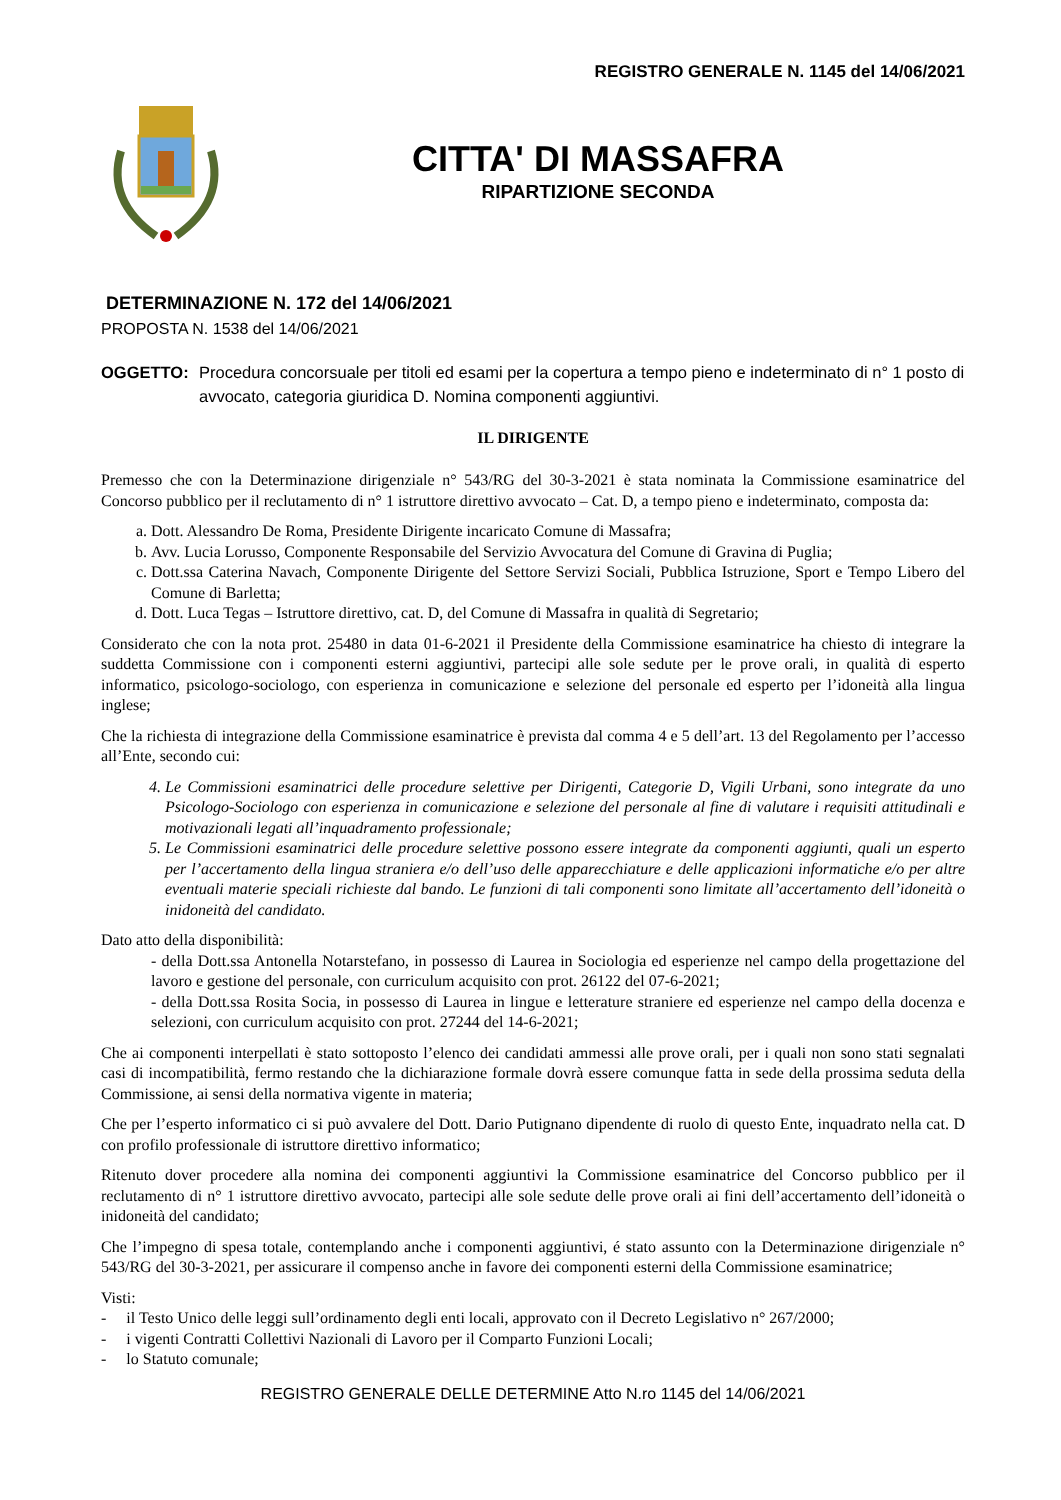REGISTRO GENERALE N. 1145 del 14/06/2021
CITTA' DI MASSAFRA
RIPARTIZIONE SECONDA
DETERMINAZIONE N. 172 del 14/06/2021
PROPOSTA N. 1538 del 14/06/2021
OGGETTO: Procedura concorsuale per titoli ed esami per la copertura a tempo pieno e indeterminato di n° 1 posto di avvocato, categoria giuridica D. Nomina componenti aggiuntivi.
IL DIRIGENTE
Premesso che con la Determinazione dirigenziale n° 543/RG del 30-3-2021 è stata nominata la Commissione esaminatrice del Concorso pubblico per il reclutamento di n° 1 istruttore direttivo avvocato – Cat. D, a tempo pieno e indeterminato, composta da:
a. Dott. Alessandro De Roma, Presidente Dirigente incaricato Comune di Massafra;
b. Avv. Lucia Lorusso, Componente Responsabile del Servizio Avvocatura del Comune di Gravina di Puglia;
c. Dott.ssa Caterina Navach, Componente Dirigente del Settore Servizi Sociali, Pubblica Istruzione, Sport e Tempo Libero del Comune di Barletta;
d. Dott. Luca Tegas – Istruttore direttivo, cat. D, del Comune di Massafra in qualità di Segretario;
Considerato che con la nota prot. 25480 in data 01-6-2021 il Presidente della Commissione esaminatrice ha chiesto di integrare la suddetta Commissione con i componenti esterni aggiuntivi, partecipi alle sole sedute per le prove orali, in qualità di esperto informatico, psicologo-sociologo, con esperienza in comunicazione e selezione del personale ed esperto per l’idoneità alla lingua inglese;
Che la richiesta di integrazione della Commissione esaminatrice è prevista dal comma 4 e 5 dell’art. 13 del Regolamento per l’accesso all’Ente, secondo cui:
4. Le Commissioni esaminatrici delle procedure selettive per Dirigenti, Categorie D, Vigili Urbani, sono integrate da uno Psicologo-Sociologo con esperienza in comunicazione e selezione del personale al fine di valutare i requisiti attitudinali e motivazionali legati all’inquadramento professionale;
5. Le Commissioni esaminatrici delle procedure selettive possono essere integrate da componenti aggiunti, quali un esperto per l’accertamento della lingua straniera e/o dell’uso delle apparecchiature e delle applicazioni informatiche e/o per altre eventuali materie speciali richieste dal bando. Le funzioni di tali componenti sono limitate all’accertamento dell’idoneità o inidoneità del candidato.
Dato atto della disponibilità:
- della Dott.ssa Antonella Notarstefano, in possesso di Laurea in Sociologia ed esperienze nel campo della progettazione del lavoro e gestione del personale, con curriculum acquisito con prot. 26122 del 07-6-2021;
- della Dott.ssa Rosita Socia, in possesso di Laurea in lingue e letterature straniere ed esperienze nel campo della docenza e selezioni, con curriculum acquisito con prot. 27244 del 14-6-2021;
Che ai componenti interpellati è stato sottoposto l’elenco dei candidati ammessi alle prove orali, per i quali non sono stati segnalati casi di incompatibilità, fermo restando che la dichiarazione formale dovrà essere comunque fatta in sede della prossima seduta della Commissione, ai sensi della normativa vigente in materia;
Che per l’esperto informatico ci si può avvalere del Dott. Dario Putignano dipendente di ruolo di questo Ente, inquadrato nella cat. D con profilo professionale di istruttore direttivo informatico;
Ritenuto dover procedere alla nomina dei componenti aggiuntivi la Commissione esaminatrice del Concorso pubblico per il reclutamento di n° 1 istruttore direttivo avvocato, partecipi alle sole sedute delle prove orali ai fini dell’accertamento dell’idoneità o inidoneità del candidato;
Che l’impegno di spesa totale, contemplando anche i componenti aggiuntivi, é stato assunto con la Determinazione dirigenziale n° 543/RG del 30-3-2021, per assicurare il compenso anche in favore dei componenti esterni della Commissione esaminatrice;
Visti:
- il Testo Unico delle leggi sull’ordinamento degli enti locali, approvato con il Decreto Legislativo n° 267/2000;
- i vigenti Contratti Collettivi Nazionali di Lavoro per il Comparto Funzioni Locali;
- lo Statuto comunale;
REGISTRO GENERALE DELLE DETERMINE Atto N.ro 1145 del 14/06/2021